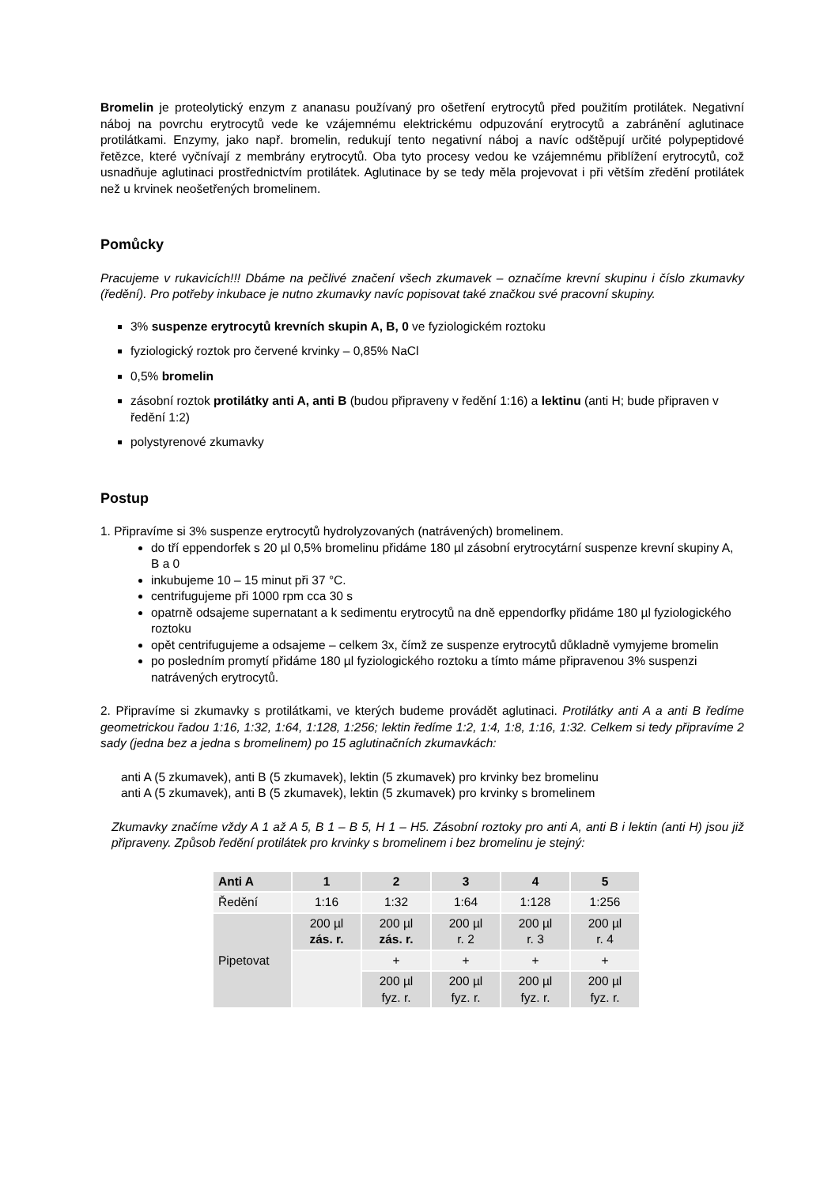Bromelin je proteolytický enzym z ananasu používaný pro ošetření erytrocytů před použitím protilátek. Negativní náboj na povrchu erytrocytů vede ke vzájemnému elektrickému odpuzování erytrocytů a zabránění aglutinace protilátkami. Enzymy, jako např. bromelin, redukují tento negativní náboj a navíc odštěpují určité polypeptidové řetězce, které vyčnívají z membrány erytrocytů. Oba tyto procesy vedou ke vzájemnému přiblížení erytrocytů, což usnadňuje aglutinaci prostřednictvím protilátek. Aglutinace by se tedy měla projevovat i při větším zředění protilátek než u krvinek neošetřených bromelinem.
Pomůcky
Pracujeme v rukavicích!!! Dbáme na pečlivé značení všech zkumavek – označíme krevní skupinu i číslo zkumavky (ředění). Pro potřeby inkubace je nutno zkumavky navíc popisovat také značkou své pracovní skupiny.
3% suspenze erytrocytů krevních skupin A, B, 0 ve fyziologickém roztoku
fyziologický roztok pro červené krvinky – 0,85% NaCl
0,5% bromelin
zásobní roztok protilátky anti A, anti B (budou připraveny v ředění 1:16) a lektinu (anti H; bude připraven v ředění 1:2)
polystyrenové zkumavky
Postup
1. Připravíme si 3% suspenze erytrocytů hydrolyzovaných (natrávených) bromelinem.
do tří eppendorfek s 20 µl 0,5% bromelinu přidáme 180 µl zásobní erytrocytární suspenze krevní skupiny A, B a 0
inkubujeme 10 – 15 minut při 37 °C.
centrifugujeme při 1000 rpm cca 30 s
opatrně odsajeme supernatant a k sedimentu erytrocytů na dně eppendorfky přidáme 180 µl fyziologického roztoku
opět centrifugujeme a odsajeme – celkem 3x, čímž ze suspenze erytrocytů důkladně vymyjeme bromelin
po posledním promytí přidáme 180 µl fyziologického roztoku a tímto máme připravenou 3% suspenzi natrávených erytrocytů.
2. Připravíme si zkumavky s protilátkami, ve kterých budeme provádět aglutinaci. Protilátky anti A a anti B ředíme geometrickou řadou 1:16, 1:32, 1:64, 1:128, 1:256; lektin ředíme 1:2, 1:4, 1:8, 1:16, 1:32. Celkem si tedy připravíme 2 sady (jedna bez a jedna s bromelinem) po 15 aglutinačních zkumavkách:
anti A (5 zkumavek), anti B (5 zkumavek), lektin (5 zkumavek) pro krvinky bez bromelinu
anti A (5 zkumavek), anti B (5 zkumavek), lektin (5 zkumavek) pro krvinky s bromelinem
Zkumavky značíme vždy A 1 až A 5, B 1 – B 5, H 1 – H5. Zásobní roztoky pro anti A, anti B i lektin (anti H) jsou již připraveny. Způsob ředění protilátek pro krvinky s bromelinem i bez bromelinu je stejný:
| Anti A | 1 | 2 | 3 | 4 | 5 |
| --- | --- | --- | --- | --- | --- |
| Ředění | 1:16 | 1:32 | 1:64 | 1:128 | 1:256 |
| Pipetovat | 200 µl zás. r. | 200 µl zás. r. | 200 µl r. 2 | 200 µl r. 3 | 200 µl r. 4 |
| | | + | + | + | + |
| | | 200 µl fyz. r. | 200 µl fyz. r. | 200 µl fyz. r. | 200 µl fyz. r. |